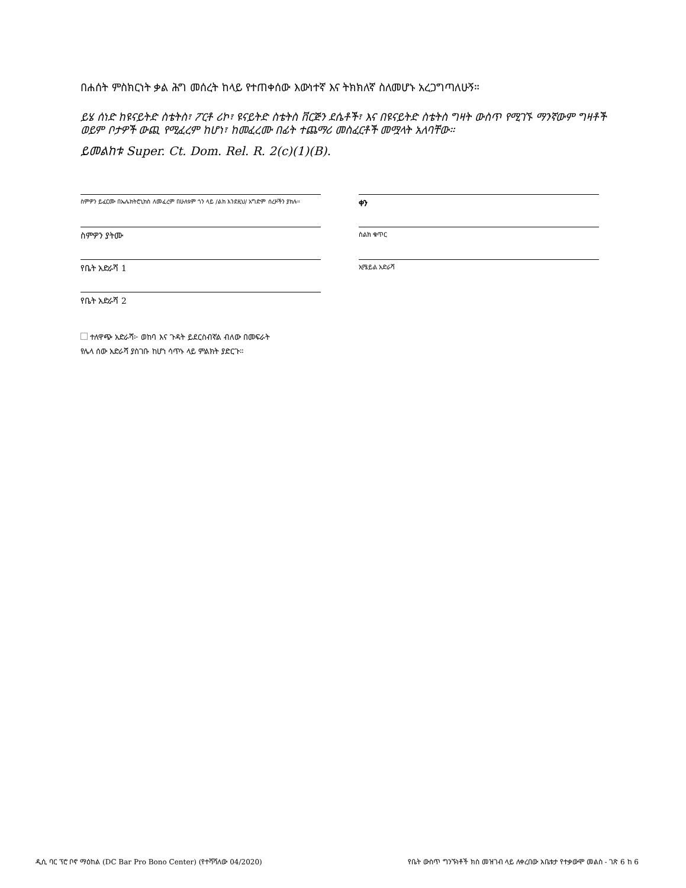በሐሰት ምስክርነት ቃል ሕግ መሰረት ከላይ የተጠቀሰው እውነተኛ እና ትክክለኛ ስለመሆኑ አረጋግጣለሁኝ።
ይሄ ሰነድ ከዩናይትድ ስቴትስ፣ ፖርቶ ሪኮ፣ ዩናይትድ ስቴትስ ቨርጅን ደሴቶች፣ እና በዩናይትድ ስቴትስ ግዛት ውስጥ የሚገኙ ማንኛውም ግዛቶች ወይም ቦታዎች ውጪ የሚፈረም ከሆነ፣ ከመፈረሙ በፊት ተጨማሪ መስፈርቶች መሟላት አለባቸው።
ይመልከቱ Super. Ct. Dom. Rel. R. 2(c)(1)(B).
ስምዎን ይፈርሙ በኤሌክትሮኒክስ ለመፈረም በሁለቱም ጎን ላይ /ልክ እንደዚህ/ አግድም ሰረዞችን ያክሉ።
ቀን
ስምዎን ያትሙ
ስልክ ቁጥር
የቤት አድራሻ 1
ኢሜይል አድራሻ
የቤት አድራሻ 2
ተለዋጭ አድራሻ፦ ወከባ እና ጉዳት ይደርስብኛል ብለው በመፍራት
የሌላ ሰው አድራሻ ያስገቡ ከሆነ ሳጥኑ ላይ ምልክት ያድርጉ።
ዲሲ ባር ፕሮ ቦኖ ማዕከል (DC Bar Pro Bono Center) (የተሻሻለው 04/2020) የቤት ውስጥ ግንኙነቶች ክስ መዝገብ ላይ ለቀረበው አቤቱታ የተቃውሞ መልስ - ገጽ 6 ከ 6